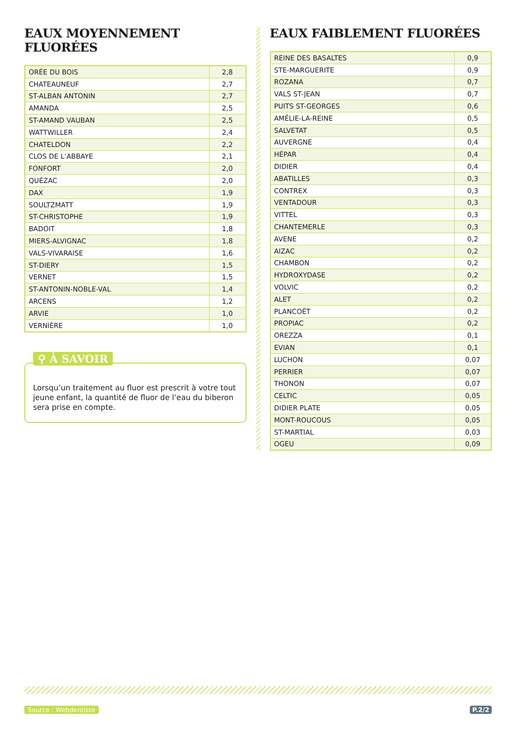EAUX MOYENNEMENT FLUORÉES
| ORÉE DU BOIS | 2,8 |
| CHATEAUNEUF | 2,7 |
| ST-ALBAN ANTONIN | 2,7 |
| AMANDA | 2,5 |
| ST-AMAND VAUBAN | 2,5 |
| WATTWILLER | 2,4 |
| CHATELDON | 2,2 |
| CLOS DE L’ABBAYE | 2,1 |
| FONFORT | 2,0 |
| QUÉZAC | 2,0 |
| DAX | 1,9 |
| SOULTZMATT | 1,9 |
| ST-CHRISTOPHE | 1,9 |
| BADOIT | 1,8 |
| MIERS-ALVIGNAC | 1,8 |
| VALS-VIVARAISE | 1,6 |
| ST-DIERY | 1,5 |
| VERNET | 1,5 |
| ST-ANTONIN-NOBLE-VAL | 1,4 |
| ARCENS | 1,2 |
| ARVIE | 1,0 |
| VERNIÈRE | 1,0 |
⚲ À SAVOIR
Lorsqu’un traitement au fluor est prescrit à votre tout jeune enfant, la quantité de fluor de l’eau du biberon sera prise en compte.
EAUX FAIBLEMENT FLUORÉES
| REINE DES BASALTES | 0,9 |
| STE-MARGUERITE | 0,9 |
| ROZANA | 0,7 |
| VALS ST-JEAN | 0,7 |
| PUITS ST-GEORGES | 0,6 |
| AMÉLIE-LA-REINE | 0,5 |
| SALVETAT | 0,5 |
| AUVERGNE | 0,4 |
| HÉPAR | 0,4 |
| DIDIER | 0,4 |
| ABATILLES | 0,3 |
| CONTREX | 0,3 |
| VENTADOUR | 0,3 |
| VITTEL | 0,3 |
| CHANTEMERLE | 0,3 |
| AVENE | 0,2 |
| AIZAC | 0,2 |
| CHAMBON | 0,2 |
| HYDROXYDASE | 0,2 |
| VOLVIC | 0,2 |
| ALET | 0,2 |
| PLANCOËT | 0,2 |
| PROPIAC | 0,2 |
| OREZZA | 0,1 |
| EVIAN | 0,1 |
| LUCHON | 0,07 |
| PERRIER | 0,07 |
| THONON | 0,07 |
| CELTIC | 0,05 |
| DIDIER PLATE | 0,05 |
| MONT-ROUCOUS | 0,05 |
| ST-MARTIAL | 0,03 |
| OGEU | 0,09 |
Source : Webdentiste P.2/2